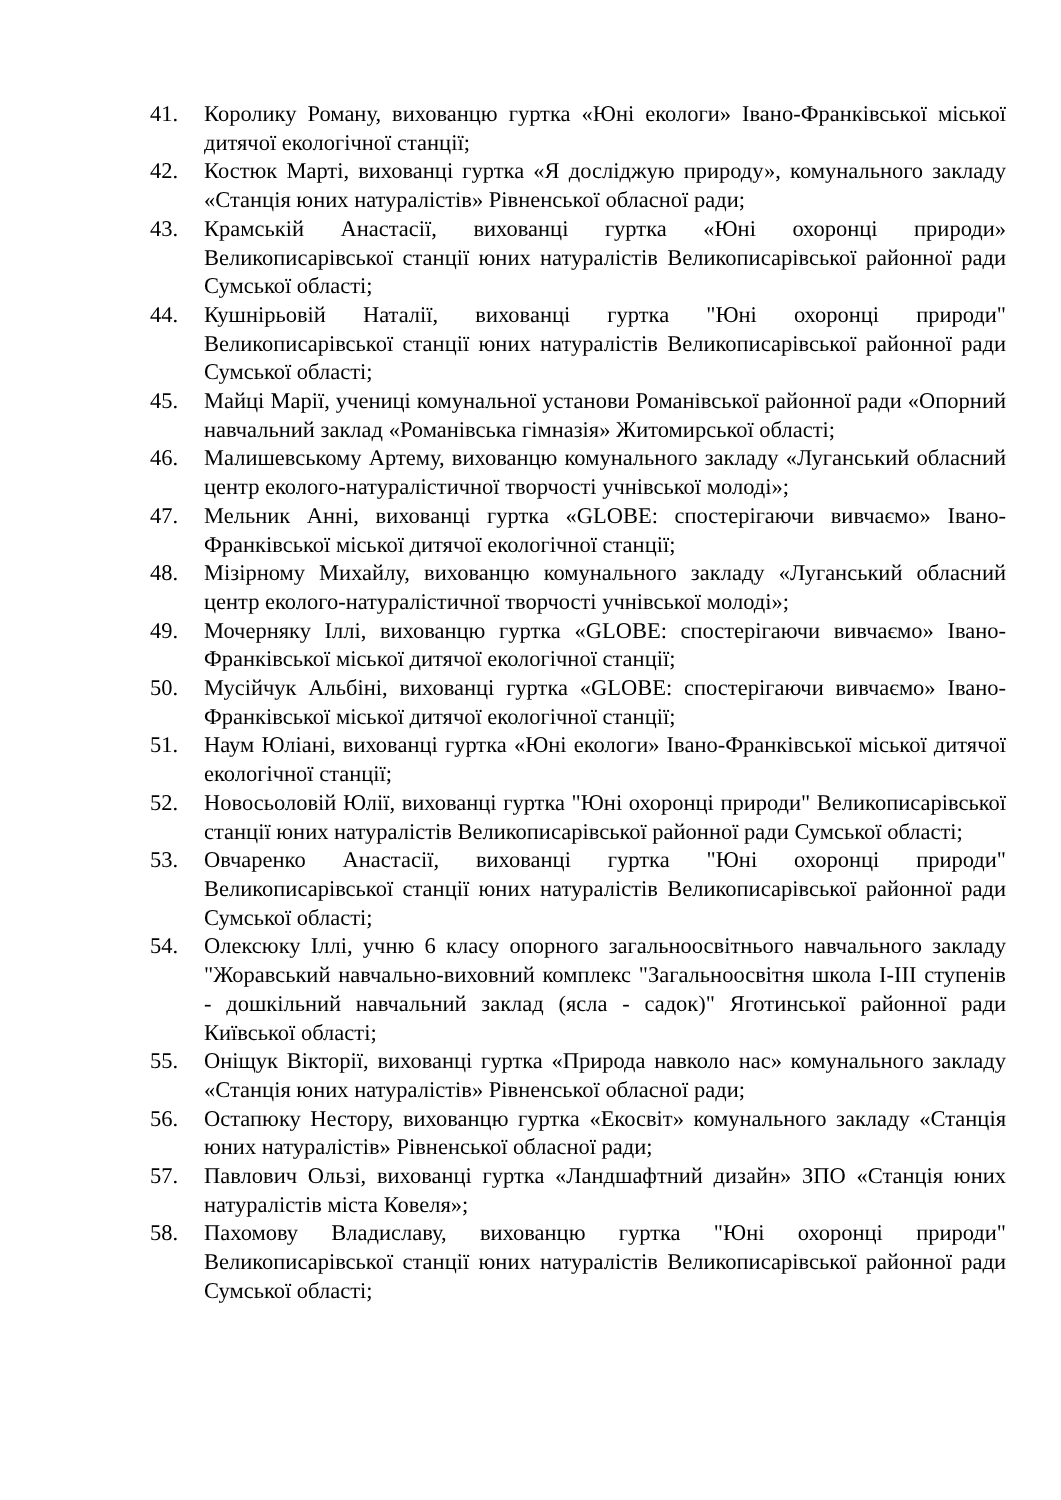41. Королику Роману, вихованцю гуртка «Юні екологи» Івано-Франківської міської дитячої екологічної станції;
42. Костюк Марті, вихованці гуртка «Я досліджую природу», комунального закладу «Станція юних натуралістів» Рівненської обласної ради;
43. Крамській Анастасії, вихованці гуртка «Юні охоронці природи» Великописарівської станції юних натуралістів Великописарівської районної ради Сумської області;
44. Кушнірьовій Наталії, вихованці гуртка "Юні охоронці природи" Великописарівської станції юних натуралістів Великописарівської районної ради Сумської області;
45. Майці Марії, учениці комунальної установи Романівської районної ради «Опорний навчальний заклад «Романівська гімназія» Житомирської області;
46. Малишевському Артему, вихованцю комунального закладу «Луганський обласний центр еколого-натуралістичної творчості учнівської молоді»;
47. Мельник Анні, вихованці гуртка «GLOBE: спостерігаючи вивчаємо» Івано-Франківської міської дитячої екологічної станції;
48. Мізірному Михайлу, вихованцю комунального закладу «Луганський обласний центр еколого-натуралістичної творчості учнівської молоді»;
49. Мочерняку Іллі, вихованцю гуртка «GLOBE: спостерігаючи вивчаємо» Івано-Франківської міської дитячої екологічної станції;
50. Мусійчук Альбіні, вихованці гуртка «GLOBE: спостерігаючи вивчаємо» Івано-Франківської міської дитячої екологічної станції;
51. Наум Юліані, вихованці гуртка «Юні екологи» Івано-Франківської міської дитячої екологічної станції;
52. Новосьоловій Юлії, вихованці гуртка "Юні охоронці природи" Великописарівської станції юних натуралістів Великописарівської районної ради Сумської області;
53. Овчаренко Анастасії, вихованці гуртка "Юні охоронці природи" Великописарівської станції юних натуралістів Великописарівської районної ради Сумської області;
54. Олексюку Іллі, учню 6 класу опорного загальноосвітнього навчального закладу "Жоравський навчально-виховний комплекс "Загальноосвітня школа I-III ступенів - дошкільний навчальний заклад (ясла - садок)" Яготинської районної ради Київської області;
55. Оніщук Вікторії, вихованці гуртка «Природа навколо нас» комунального закладу «Станція юних натуралістів» Рівненської обласної ради;
56. Остапюку Нестору, вихованцю гуртка «Екосвіт» комунального закладу «Станція юних натуралістів» Рівненської обласної ради;
57. Павлович Ользі, вихованці гуртка «Ландшафтний дизайн» ЗПО «Станція юних натуралістів міста Ковеля»;
58. Пахомову Владиславу, вихованцю гуртка "Юні охоронці природи" Великописарівської станції юних натуралістів Великописарівської районної ради Сумської області;